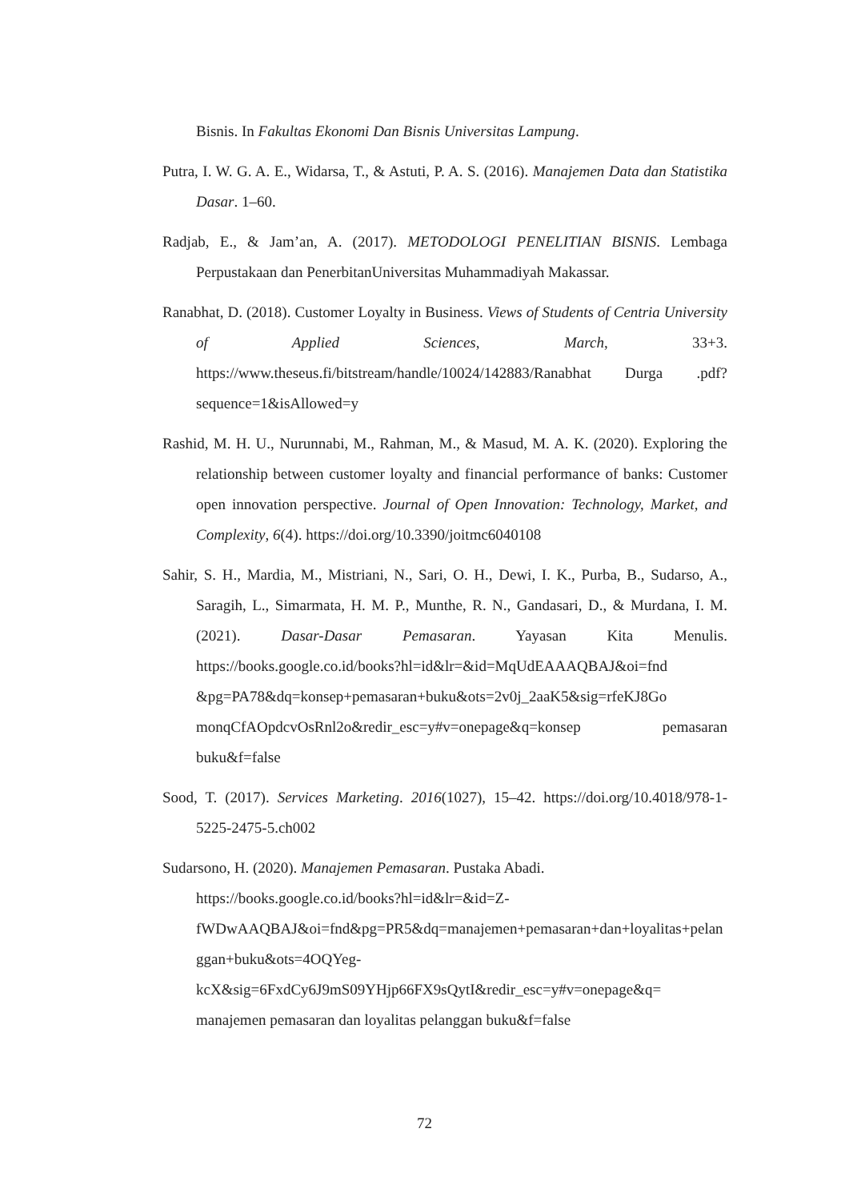Bisnis. In Fakultas Ekonomi Dan Bisnis Universitas Lampung.
Putra, I. W. G. A. E., Widarsa, T., & Astuti, P. A. S. (2016). Manajemen Data dan Statistika Dasar. 1–60.
Radjab, E., & Jam’an, A. (2017). METODOLOGI PENELITIAN BISNIS. Lembaga Perpustakaan dan PenerbitanUniversitas Muhammadiyah Makassar.
Ranabhat, D. (2018). Customer Loyalty in Business. Views of Students of Centria University of Applied Sciences, March, 33+3. https://www.theseus.fi/bitstream/handle/10024/142883/Ranabhat Durga .pdf?sequence=1&isAllowed=y
Rashid, M. H. U., Nurunnabi, M., Rahman, M., & Masud, M. A. K. (2020). Exploring the relationship between customer loyalty and financial performance of banks: Customer open innovation perspective. Journal of Open Innovation: Technology, Market, and Complexity, 6(4). https://doi.org/10.3390/joitmc6040108
Sahir, S. H., Mardia, M., Mistriani, N., Sari, O. H., Dewi, I. K., Purba, B., Sudarso, A., Saragih, L., Simarmata, H. M. P., Munthe, R. N., Gandasari, D., & Murdana, I. M. (2021). Dasar-Dasar Pemasaran. Yayasan Kita Menulis. https://books.google.co.id/books?hl=id&lr=&id=MqUdEAAAQBAJ&oi=fnd &pg=PA78&dq=konsep+pemasaran+buku&ots=2v0j_2aaK5&sig=rfeKJ8Go monqCfAOpdcvOsRnl2o&redir_esc=y#v=onepage&q=konsep pemasaran buku&f=false
Sood, T. (2017). Services Marketing. 2016(1027), 15–42. https://doi.org/10.4018/978-1-5225-2475-5.ch002
Sudarsono, H. (2020). Manajemen Pemasaran. Pustaka Abadi. https://books.google.co.id/books?hl=id&lr=&id=Z-fWDwAAQBAJ&oi=fnd&pg=PR5&dq=manajemen+pemasaran+dan+loyalitas+pelanggan+buku&ots=4OQYeg-kcX&sig=6FxdCy6J9mS09YHjp66FX9sQytI&redir_esc=y#v=onepage&q= manajemen pemasaran dan loyalitas pelanggan buku&f=false
72